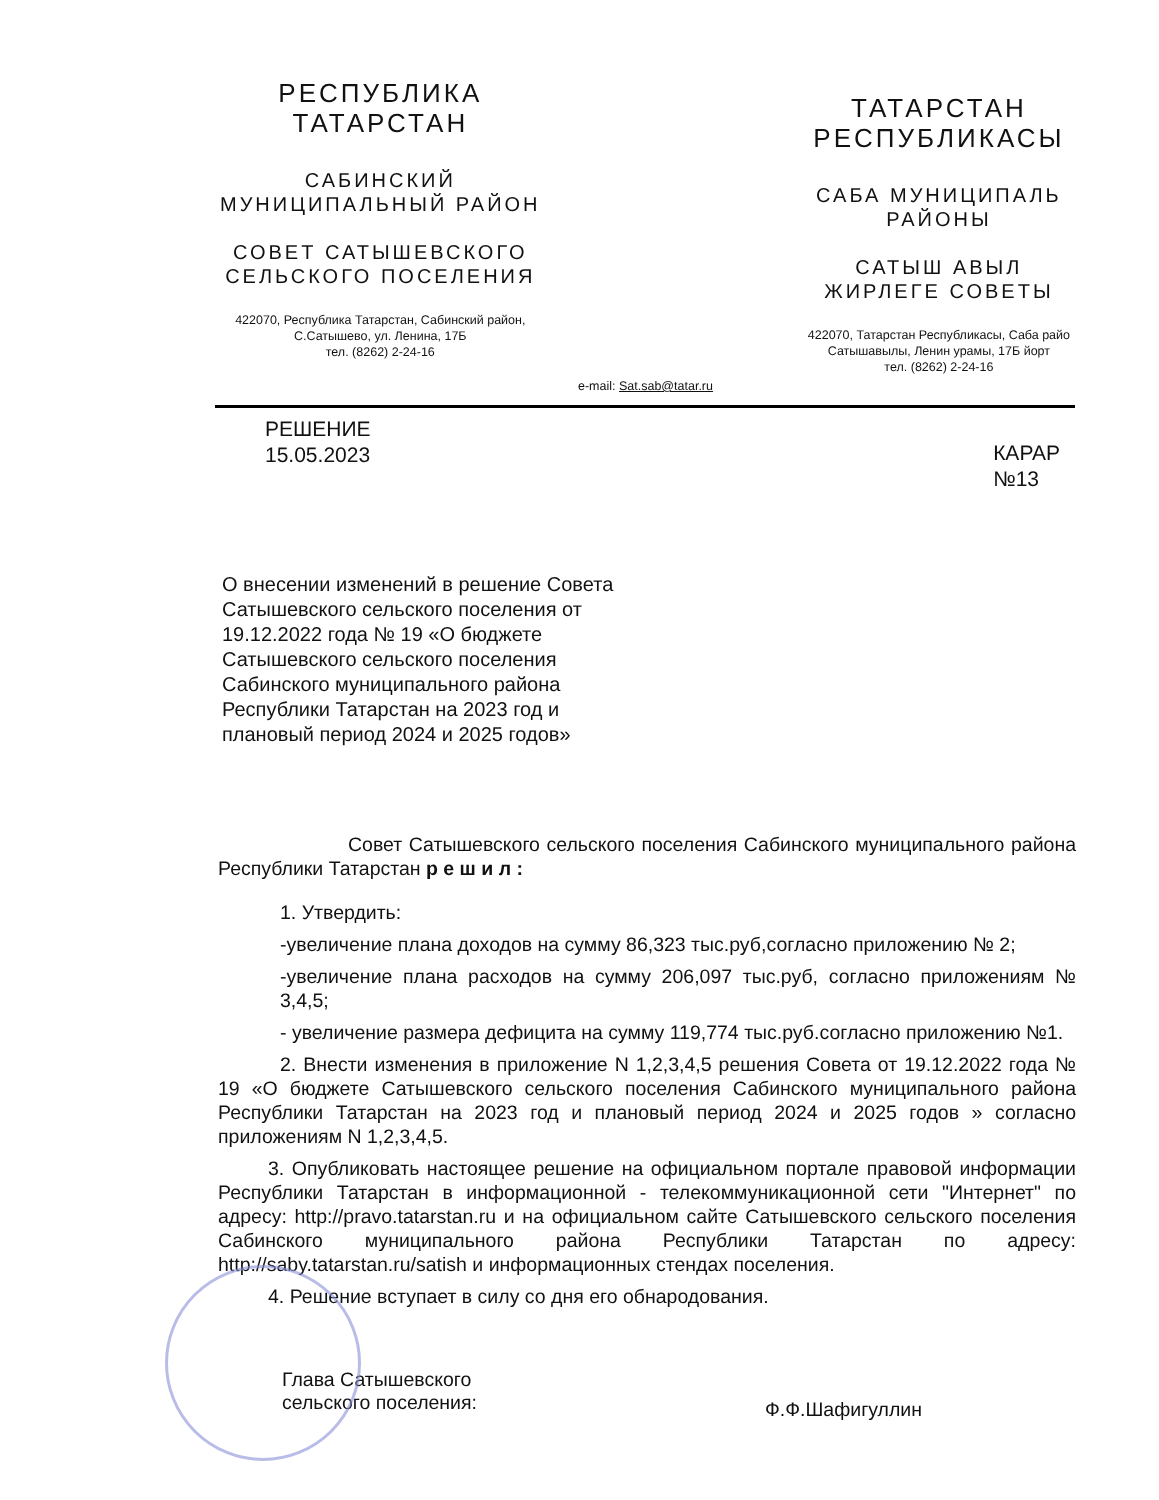РЕСПУБЛИКА
ТАТАРСТАН
САБИНСКИЙ
МУНИЦИПАЛЬНЫЙ РАЙОН
СОВЕТ САТЫШЕВСКОГО
СЕЛЬСКОГО ПОСЕЛЕНИЯ
422070, Республика Татарстан, Сабинский район,
С.Сатышево, ул. Ленина, 17Б
тел. (8262) 2-24-16
ТАТАРСТАН
РЕСПУБЛИКАСЫ
САБА МУНИЦИПАЛЬ
РАЙОНЫ
САТЫШ АВЫЛ
ЖИРЛЕГЕ СОВЕТЫ
422070, Татарстан Республикасы, Саба райо
Сатышавылы, Ленин урамы, 17Б йорт
тел. (8262) 2-24-16
e-mail: Sat.sab@tatar.ru
РЕШЕНИЕ
15.05.2023
КАРАР
№13
О внесении изменений в решение Совета Сатышевского сельского поселения от 19.12.2022 года № 19 «О бюджете Сатышевского сельского поселения Сабинского муниципального района Республики Татарстан на 2023 год и плановый период 2024 и 2025 годов»
Совет Сатышевского сельского поселения Сабинского муниципального района Республики Татарстан р е ш и л :
1. Утвердить:
-увеличение плана доходов на сумму 86,323 тыс.руб,согласно приложению № 2;
-увеличение плана расходов на сумму 206,097 тыс.руб, согласно приложениям № 3,4,5;
- увеличение размера дефицита на сумму 119,774 тыс.руб.согласно приложению №1.
2. Внести изменения в приложение N 1,2,3,4,5 решения Совета от 19.12.2022 года № 19 «О бюджете Сатышевского сельского поселения Сабинского муниципального района Республики Татарстан на 2023 год и плановый период 2024 и 2025 годов » согласно приложениям N 1,2,3,4,5.
3. Опубликовать настоящее решение на официальном портале правовой информации Республики Татарстан в информационной - телекоммуникационной сети "Интернет" по адресу: http://pravo.tatarstan.ru и на официальном сайте Сатышевского сельского поселения Сабинского муниципального района Республики Татарстан по адресу: http://saby.tatarstan.ru/satish и информационных стендах поселения.
4. Решение вступает в силу со дня его обнародования.
Глава Сатышевского
сельского поселения:
Ф.Ф.Шафигуллин